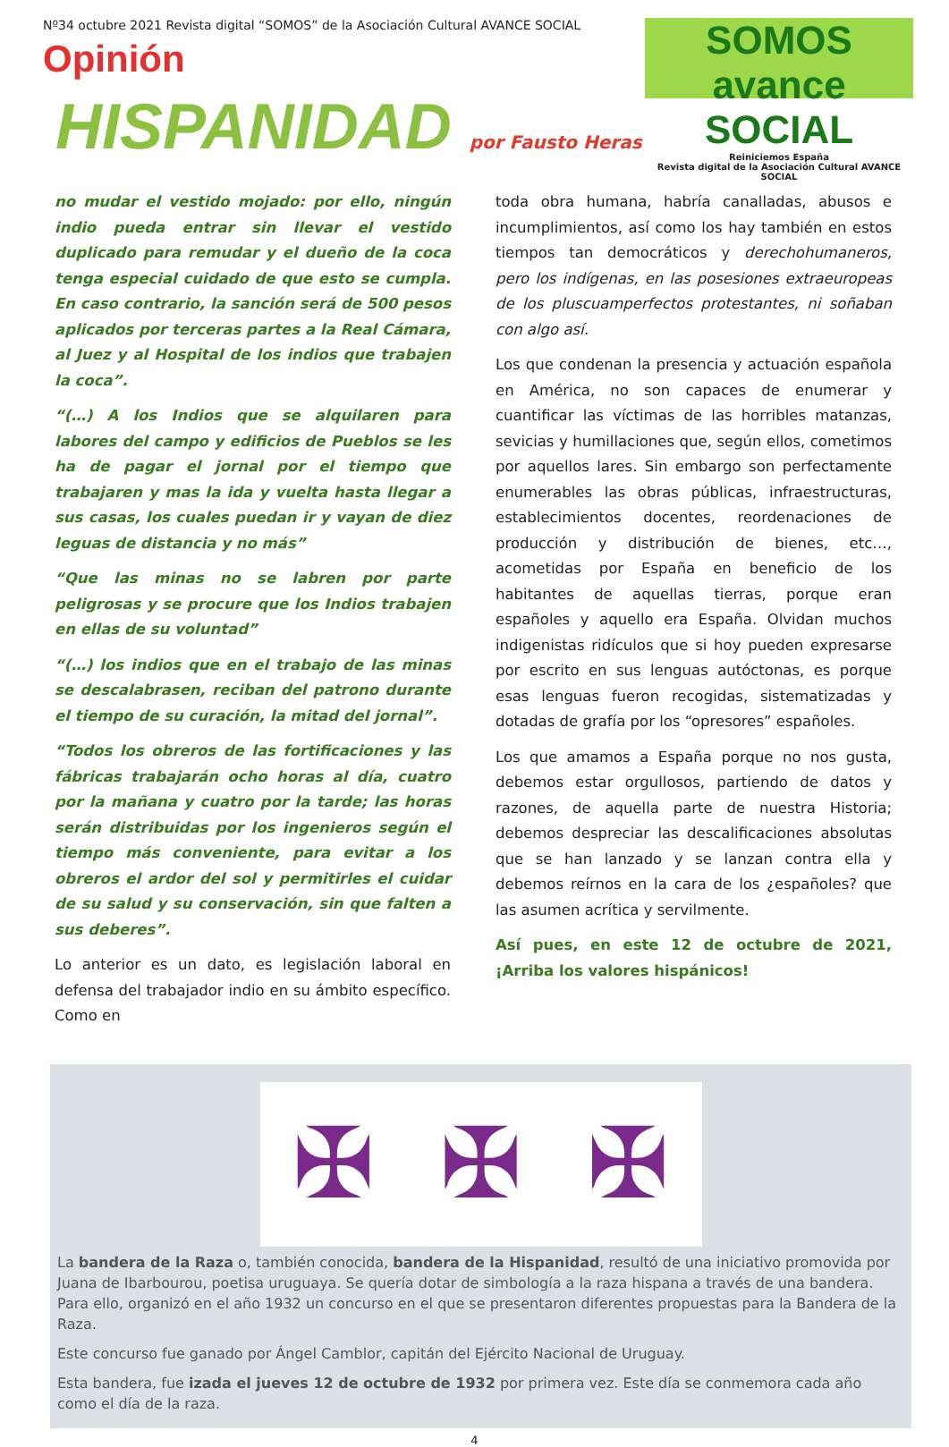Nº34 octubre 2021 Revista digital “SOMOS” de la Asociación Cultural AVANCE SOCIAL
Opinión
SOMOS avance SOCIAL
Reiniciemos España
Revista digital de la Asociación Cultural AVANCE SOCIAL
HISPANIDAD por Fausto Heras
no mudar el vestido mojado: por ello, ningún indio pueda entrar sin llevar el vestido duplicado para remudar y el dueño de la coca tenga especial cuidado de que esto se cumpla. En caso contrario, la sanción será de 500 pesos aplicados por terceras partes a la Real Cámara, al Juez y al Hospital de los indios que trabajen la coca”.
“(…) A los Indios que se alquilaren para labores del campo y edificios de Pueblos se les ha de pagar el jornal por el tiempo que trabajaren y mas la ida y vuelta hasta llegar a sus casas, los cuales puedan ir y vayan de diez leguas de distancia y no más”
“Que las minas no se labren por parte peligrosas y se procure que los Indios trabajen en ellas de su voluntad”
“(…) los indios que en el trabajo de las minas se descalabrasen, reciban del patrono durante el tiempo de su curación, la mitad del jornal”.
“Todos los obreros de las fortificaciones y las fábricas trabajarán ocho horas al día, cuatro por la mañana y cuatro por la tarde; las horas serán distribuidas por los ingenieros según el tiempo más conveniente, para evitar a los obreros el ardor del sol y permitirles el cuidar de su salud y su conservación, sin que falten a sus deberes”.
Lo anterior es un dato, es legislación laboral en defensa del trabajador indio en su ámbito específico. Como en
toda obra humana, habría canalladas, abusos e incumplimientos, así como los hay también en estos tiempos tan democráticos y derechohumaneros, pero los indígenas, en las posesiones extraeuropeas de los pluscuamperfectos protestantes, ni soñaban con algo así.
Los que condenan la presencia y actuación española en América, no son capaces de enumerar y cuantificar las víctimas de las horribles matanzas, sevicias y humillaciones que, según ellos, cometimos por aquellos lares. Sin embargo son perfectamente enumerables las obras públicas, infraestructuras, establecimientos docentes, reordenaciones de producción y distribución de bienes, etc…, acometidas por España en beneficio de los habitantes de aquellas tierras, porque eran españoles y aquello era España. Olvidan muchos indigenistas ridículos que si hoy pueden expresarse por escrito en sus lenguas autóctonas, es porque esas lenguas fueron recogidas, sistematizadas y dotadas de grafía por los “opresores” españoles.
Los que amamos a España porque no nos gusta, debemos estar orgullosos, partiendo de datos y razones, de aquella parte de nuestra Historia; debemos despreciar las descalificaciones absolutas que se han lanzado y se lanzan contra ella y debemos reírnos en la cara de los ¿españoles? que las asumen acrítica y servilmente.
Así pues, en este 12 de octubre de 2021, ¡Arriba los valores hispánicos!
✠ ✠ ✠
La bandera de la Raza o, también conocida, bandera de la Hispanidad, resultó de una iniciativo promovida por Juana de Ibarbourou, poetisa uruguaya. Se quería dotar de simbología a la raza hispana a través de una bandera. Para ello, organizó en el año 1932 un concurso en el que se presentaron diferentes propuestas para la Bandera de la Raza.
Este concurso fue ganado por Ángel Camblor, capitán del Ejército Nacional de Uruguay.
Esta bandera, fue izada el jueves 12 de octubre de 1932 por primera vez. Este día se conmemora cada año como el día de la raza.
4